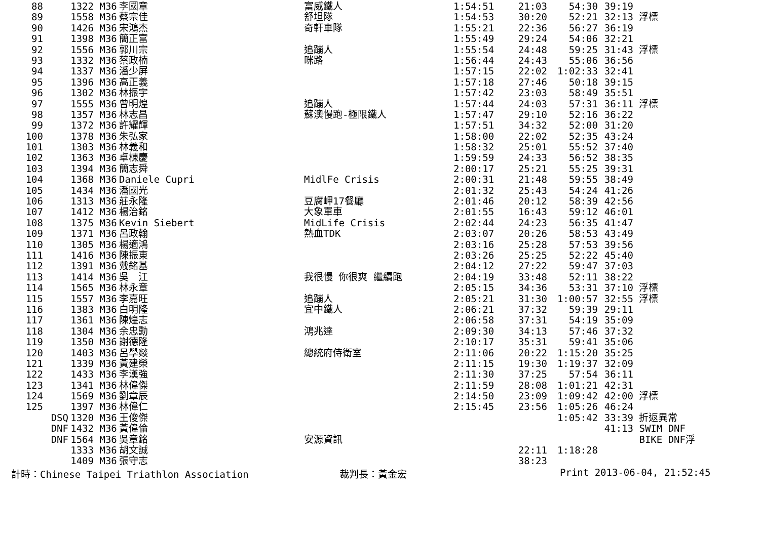| 88 | | 1322 | M36 | 李國章 | 富威鐵人 | 1:54:51 | 21:03 | 54:30 | 39:19 | |
| 89 | | 1558 | M36 | 蔡宗佳 | 舒坦隊 | 1:54:53 | 30:20 | 52:21 | 32:13 | 浮標 |
| 90 | | 1426 | M36 | 宋鴻杰 | 奇軒車隊 | 1:55:21 | 22:36 | 56:27 | 36:19 | |
| 91 | | 1398 | M36 | 簡正富 | | 1:55:49 | 29:24 | 54:06 | 32:21 | |
| 92 | | 1556 | M36 | 郭川宗 | 追蹦人 | 1:55:54 | 24:48 | 59:25 | 31:43 | 浮標 |
| 93 | | 1332 | M36 | 蔡政楠 | 咪路 | 1:56:44 | 24:43 | 55:06 | 36:56 | |
| 94 | | 1337 | M36 | 潘少屏 | | 1:57:15 | 22:02 | 1:02:33 | 32:41 | |
| 95 | | 1396 | M36 | 高正義 | | 1:57:18 | 27:46 | 50:18 | 39:15 | |
| 96 | | 1302 | M36 | 林振宇 | | 1:57:42 | 23:03 | 58:49 | 35:51 | |
| 97 | | 1555 | M36 | 曾明煌 | 追蹦人 | 1:57:44 | 24:03 | 57:31 | 36:11 | 浮標 |
| 98 | | 1357 | M36 | 林志昌 | 蘇澳慢跑-極限鐵人 | 1:57:47 | 29:10 | 52:16 | 36:22 | |
| 99 | | 1372 | M36 | 許耀輝 | | 1:57:51 | 34:32 | 52:00 | 31:20 | |
| 100 | | 1378 | M36 | 朱弘家 | | 1:58:00 | 22:02 | 52:35 | 43:24 | |
| 101 | | 1303 | M36 | 林義和 | | 1:58:32 | 25:01 | 55:52 | 37:40 | |
| 102 | | 1363 | M36 | 卓棟慶 | | 1:59:59 | 24:33 | 56:52 | 38:35 | |
| 103 | | 1394 | M36 | 簡志舜 | | 2:00:17 | 25:21 | 55:25 | 39:31 | |
| 104 | | 1368 | M36 | Daniele Cupri | MidlFe Crisis | 2:00:31 | 21:48 | 59:55 | 38:49 | |
| 105 | | 1434 | M36 | 潘國光 | | 2:01:32 | 25:43 | 54:24 | 41:26 | |
| 106 | | 1313 | M36 | 莊永隆 | 豆腐岬17餐廳 | 2:01:46 | 20:12 | 58:39 | 42:56 | |
| 107 | | 1412 | M36 | 楊治銘 | 大象單車 | 2:01:55 | 16:43 | 59:12 | 46:01 | |
| 108 | | 1375 | M36 | Kevin Siebert | MidLife Crisis | 2:02:44 | 24:23 | 56:35 | 41:47 | |
| 109 | | 1371 | M36 | 呂政翰 | 熱血TDK | 2:03:07 | 20:26 | 58:53 | 43:49 | |
| 110 | | 1305 | M36 | 楊適鴻 | | 2:03:16 | 25:28 | 57:53 | 39:56 | |
| 111 | | 1416 | M36 | 陳振東 | | 2:03:26 | 25:25 | 52:22 | 45:40 | |
| 112 | | 1391 | M36 | 戴銘基 | | 2:04:12 | 27:22 | 59:47 | 37:03 | |
| 113 | | 1414 | M36 | 吳 江 | 我很慢 你很爽 繼續跑 | 2:04:19 | 33:48 | 52:11 | 38:22 | |
| 114 | | 1565 | M36 | 林永章 | | 2:05:15 | 34:36 | 53:31 | 37:10 | 浮標 |
| 115 | | 1557 | M36 | 李嘉旺 | 追蹦人 | 2:05:21 | 31:30 | 1:00:57 | 32:55 | 浮標 |
| 116 | | 1383 | M36 | 白明隆 | 宜中鐵人 | 2:06:21 | 37:32 | 59:39 | 29:11 | |
| 117 | | 1361 | M36 | 陳煌志 | | 2:06:58 | 37:31 | 54:19 | 35:09 | |
| 118 | | 1304 | M36 | 余忠勳 | 鴻兆達 | 2:09:30 | 34:13 | 57:46 | 37:32 | |
| 119 | | 1350 | M36 | 謝德隆 | | 2:10:17 | 35:31 | 59:41 | 35:06 | |
| 120 | | 1403 | M36 | 呂學燚 | 總統府侍衛室 | 2:11:06 | 20:22 | 1:15:20 | 35:25 | |
| 121 | | 1339 | M36 | 黃建榮 | | 2:11:15 | 19:30 | 1:19:37 | 32:09 | |
| 122 | | 1433 | M36 | 李漢強 | | 2:11:30 | 37:25 | 57:54 | 36:11 | |
| 123 | | 1341 | M36 | 林偉傑 | | 2:11:59 | 28:08 | 1:01:21 | 42:31 | |
| 124 | | 1569 | M36 | 劉章辰 | | 2:14:50 | 23:09 | 1:09:42 | 42:00 | 浮標 |
| 125 | | 1397 | M36 | 林偉仁 | | 2:15:45 | 23:56 | 1:05:26 | 46:24 | |
| | DSQ | 1320 | M36 | 王俊傑 | | | | 1:05:42 | 33:39 | 折返異常 |
| | DNF | 1432 | M36 | 黃偉倫 | | | | | 41:13 | SWIM DNF |
| | DNF | 1564 | M36 | 吳章銘 | 安源資訊 | | | | | BIKE DNF浮 |
| | | 1333 | M36 | 胡文誠 | | | 22:11 | 1:18:28 | | |
| | | 1409 | M36 | 張守志 | | | 38:23 | | | |
計時：Chinese Taipei Triathlon Association 裁判長：黃金宏 Print 2013-06-04, 21:52:45